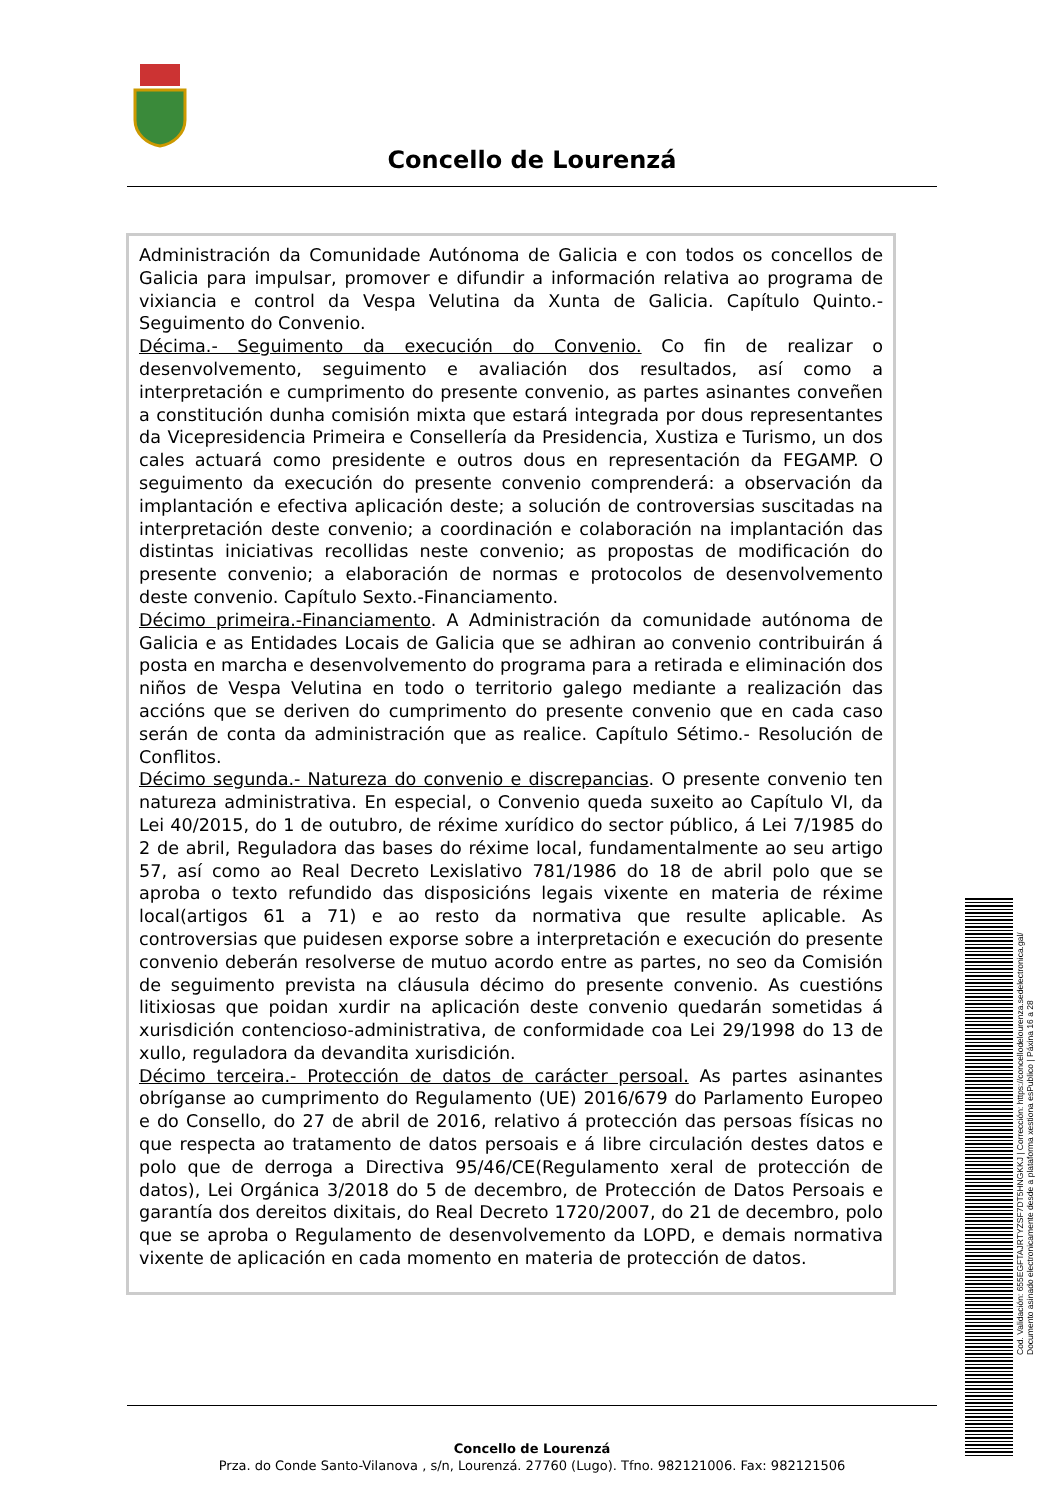Concello de Lourenzá
Administración da Comunidade Autónoma de Galicia e con todos os concellos de Galicia para impulsar, promover e difundir a información relativa ao programa de vixiancia e control da Vespa Velutina da Xunta de Galicia. Capítulo Quinto.- Seguimento do Convenio.
Décima.- Seguimento da execución do Convenio. Co fin de realizar o desenvolvemento, seguimento e avaliación dos resultados, así como a interpretación e cumprimento do presente convenio, as partes asinantes conveñen a constitución dunha comisión mixta que estará integrada por dous representantes da Vicepresidencia Primeira e Consellería da Presidencia, Xustiza e Turismo, un dos cales actuará como presidente e outros dous en representación da FEGAMP. O seguimento da execución do presente convenio comprenderá: a observación da implantación e efectiva aplicación deste; a solución de controversias suscitadas na interpretación deste convenio; a coordinación e colaboración na implantación das distintas iniciativas recollidas neste convenio; as propostas de modificación do presente convenio; a elaboración de normas e protocolos de desenvolvemento deste convenio. Capítulo Sexto.-Financiamento.
Décimo primeira.-Financiamento. A Administración da comunidade autónoma de Galicia e as Entidades Locais de Galicia que se adhiran ao convenio contribuirán á posta en marcha e desenvolvemento do programa para a retirada e eliminación dos niños de Vespa Velutina en todo o territorio galego mediante a realización das accións que se deriven do cumprimento do presente convenio que en cada caso serán de conta da administración que as realice. Capítulo Sétimo.- Resolución de Conflitos.
Décimo segunda.- Natureza do convenio e discrepancias. O presente convenio ten natureza administrativa. En especial, o Convenio queda suxeito ao Capítulo VI, da Lei 40/2015, do 1 de outubro, de réxime xurídico do sector público, á Lei 7/1985 do 2 de abril, Reguladora das bases do réxime local, fundamentalmente ao seu artigo 57, así como ao Real Decreto Lexislativo 781/1986 do 18 de abril polo que se aproba o texto refundido das disposicións legais vixente en materia de réxime local(artigos 61 a 71) e ao resto da normativa que resulte aplicable. As controversias que puidesen exporse sobre a interpretación e execución do presente convenio deberán resolverse de mutuo acordo entre as partes, no seo da Comisión de seguimento prevista na cláusula décimo do presente convenio. As cuestións litixiosas que poidan xurdir na aplicación deste convenio quedarán sometidas á xurisdición contencioso-administrativa, de conformidade coa Lei 29/1998 do 13 de xullo, reguladora da devandita xurisdición.
Décimo terceira.- Protección de datos de carácter persoal. As partes asinantes obríganse ao cumprimento do Regulamento (UE) 2016/679 do Parlamento Europeo e do Consello, do 27 de abril de 2016, relativo á protección das persoas físicas no que respecta ao tratamento de datos persoais e á libre circulación destes datos e polo que de derroga a Directiva 95/46/CE(Regulamento xeral de protección de datos), Lei Orgánica 3/2018 do 5 de decembro, de Protección de Datos Persoais e garantía dos dereitos dixitais, do Real Decreto 1720/2007, do 21 de decembro, polo que se aproba o Regulamento de desenvolvemento da LOPD, e demais normativa vixente de aplicación en cada momento en materia de protección de datos.
Concello de Lourenzá
Prza. do Conde Santo-Vilanova , s/n, Lourenzá. 27760 (Lugo). Tfno. 982121006. Fax: 982121506
Cod. Validación: 655EGFTAJRTYZSF7DT5HNGKKJ | Corrección: https://concellodelourenza.sedelectronica.gal/
Documento asinado electronicamente desde a plataforma xestiona esPublico | Páxina 16 a 28